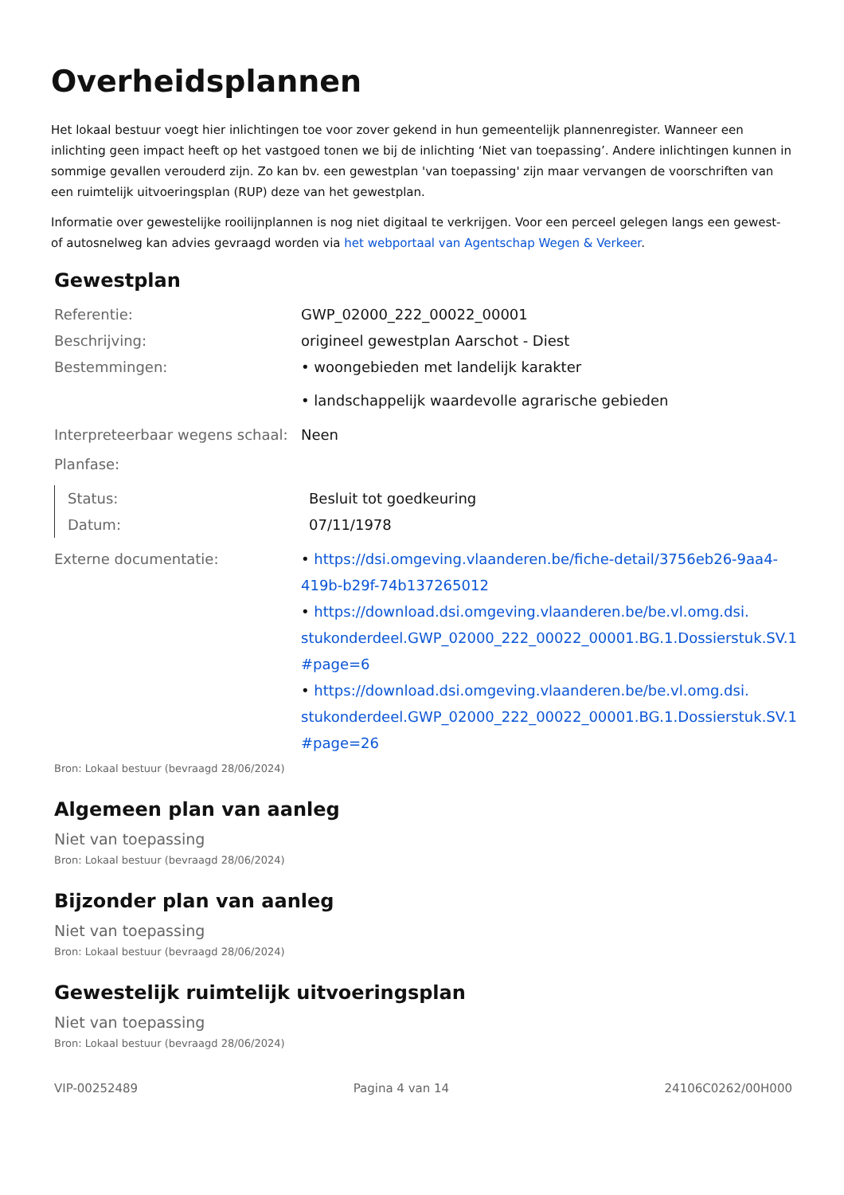Overheidsplannen
Het lokaal bestuur voegt hier inlichtingen toe voor zover gekend in hun gemeentelijk plannenregister. Wanneer een inlichting geen impact heeft op het vastgoed tonen we bij de inlichting ‘Niet van toepassing’. Andere inlichtingen kunnen in sommige gevallen verouderd zijn. Zo kan bv. een gewestplan 'van toepassing' zijn maar vervangen de voorschriften van een ruimtelijk uitvoeringsplan (RUP) deze van het gewestplan.
Informatie over gewestelijke rooilijnplannen is nog niet digitaal te verkrijgen. Voor een perceel gelegen langs een gewest- of autosnelweg kan advies gevraagd worden via het webportaal van Agentschap Wegen & Verkeer.
Gewestplan
Referentie: GWP_02000_222_00022_00001
Beschrijving: origineel gewestplan Aarschot - Diest
Bestemmingen: • woongebieden met landelijk karakter
• landschappelijk waardevolle agrarische gebieden
Interpreteerbaar wegens schaal:
Neen
Planfase:
Status: Besluit tot goedkeuring
Datum: 07/11/1978
Externe documentatie: • https://dsi.omgeving.vlaanderen.be/fiche-detail/3756eb26-9aa4-419b-b29f-74b137265012
• https://download.dsi.omgeving.vlaanderen.be/be.vl.omg.dsi. stukonderdeel.GWP_02000_222_00022_00001.BG.1.Dossierstuk.SV.1 #page=6
• https://download.dsi.omgeving.vlaanderen.be/be.vl.omg.dsi. stukonderdeel.GWP_02000_222_00022_00001.BG.1.Dossierstuk.SV.1 #page=26
Bron: Lokaal bestuur (bevraagd 28/06/2024)
Algemeen plan van aanleg
Niet van toepassing
Bron: Lokaal bestuur (bevraagd 28/06/2024)
Bijzonder plan van aanleg
Niet van toepassing
Bron: Lokaal bestuur (bevraagd 28/06/2024)
Gewestelijk ruimtelijk uitvoeringsplan
Niet van toepassing
Bron: Lokaal bestuur (bevraagd 28/06/2024)
VIP-00252489 Pagina 4 van 14 24106C0262/00H000